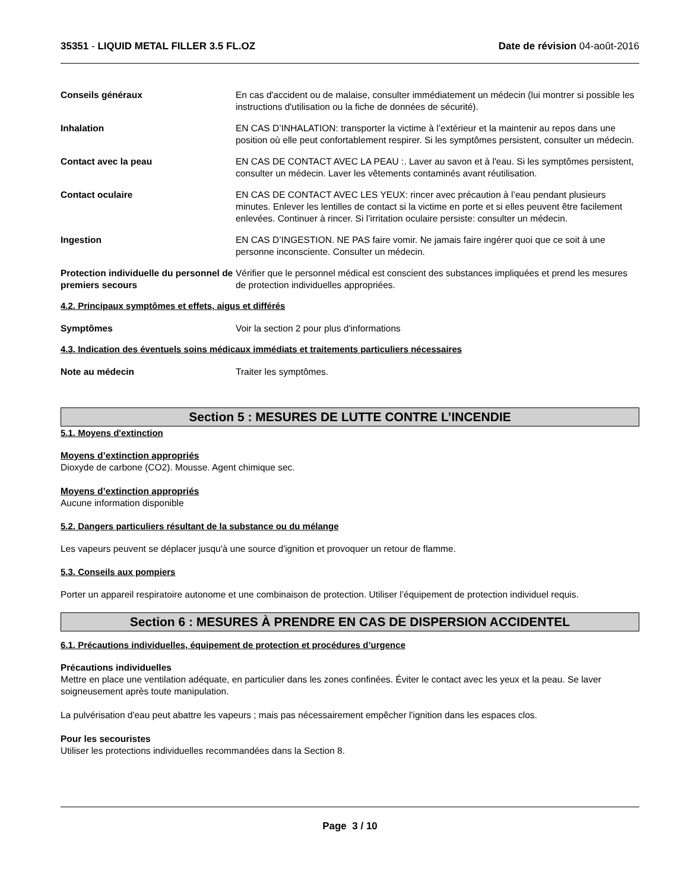35351 - LIQUID METAL FILLER 3.5 FL.OZ
Date de révision 04-août-2016
Conseils généraux En cas d'accident ou de malaise, consulter immédiatement un médecin (lui montrer si possible les instructions d'utilisation ou la fiche de données de sécurité).
Inhalation EN CAS D’INHALATION: transporter la victime à l’extérieur et la maintenir au repos dans une position où elle peut confortablement respirer. Si les symptômes persistent, consulter un médecin.
Contact avec la peau EN CAS DE CONTACT AVEC LA PEAU :. Laver au savon et à l'eau. Si les symptômes persistent, consulter un médecin. Laver les vêtements contaminés avant réutilisation.
Contact oculaire EN CAS DE CONTACT AVEC LES YEUX: rincer avec précaution à l’eau pendant plusieurs minutes. Enlever les lentilles de contact si la victime en porte et si elles peuvent être facilement enlevées. Continuer à rincer. Si l’irritation oculaire persiste: consulter un médecin.
Ingestion EN CAS D’INGESTION. NE PAS faire vomir. Ne jamais faire ingérer quoi que ce soit à une personne inconsciente. Consulter un médecin.
Protection individuelle du personnel de premiers secours
Vérifier que le personnel médical est conscient des substances impliquées et prend les mesures de protection individuelles appropriées.
4.2. Principaux symptômes et effets, aigus et différés
Symptômes Voir la section 2 pour plus d'informations
4.3. Indication des éventuels soins médicaux immédiats et traitements particuliers nécessaires
Note au médecin Traiter les symptômes.
Section 5 : MESURES DE LUTTE CONTRE L’INCENDIE
5.1. Moyens d'extinction
Moyens d’extinction appropriés
Dioxyde de carbone (CO2). Mousse. Agent chimique sec.
Moyens d’extinction appropriés
Aucune information disponible
5.2. Dangers particuliers résultant de la substance ou du mélange
Les vapeurs peuvent se déplacer jusqu'à une source d'ignition et provoquer un retour de flamme.
5.3. Conseils aux pompiers
Porter un appareil respiratoire autonome et une combinaison de protection. Utiliser l’équipement de protection individuel requis.
Section 6 : MESURES À PRENDRE EN CAS DE DISPERSION ACCIDENTEL
6.1. Précautions individuelles, équipement de protection et procédures d’urgence
Précautions individuelles
Mettre en place une ventilation adéquate, en particulier dans les zones confinées. Éviter le contact avec les yeux et la peau. Se laver soigneusement après toute manipulation.
La pulvérisation d'eau peut abattre les vapeurs ; mais pas nécessairement empêcher l'ignition dans les espaces clos.
Pour les secouristes
Utiliser les protections individuelles recommandées dans la Section 8.
Page 3 / 10